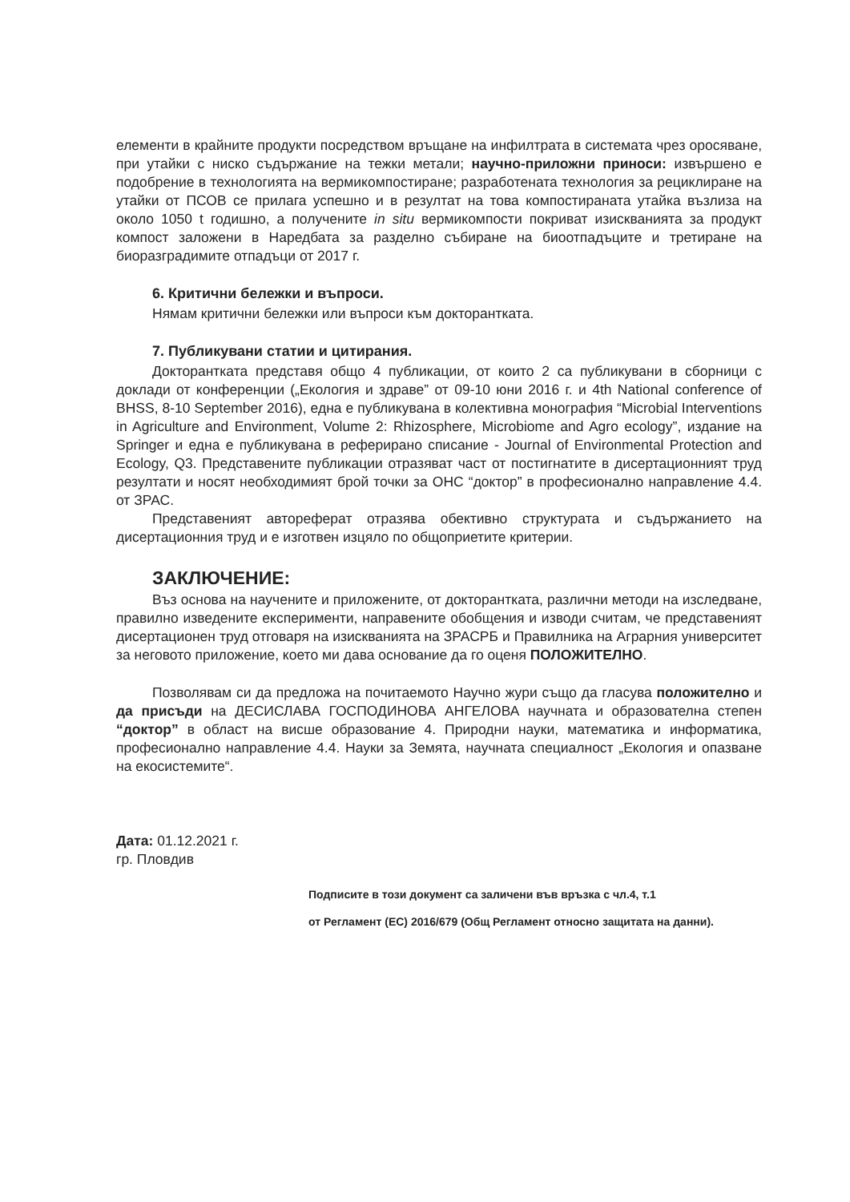елементи в крайните продукти посредством връщане на инфилтрата в системата чрез оросяване, при утайки с ниско съдържание на тежки метали; научно-приложни приноси: извършено е подобрение в технологията на вермикомпостиране; разработената технология за рециклиране на утайки от ПСОВ се прилага успешно и в резултат на това компостираната утайка възлиза на около 1050 t годишно, а получените in situ вермикомпости покриват изискванията за продукт компост заложени в Наредбата за разделно събиране на биоотпадъците и третиране на биоразградимите отпадъци от 2017 г.
6. Критични бележки и въпроси.
Нямам критични бележки или въпроси към докторантката.
7. Публикувани статии и цитирания.
Докторантката представя общо 4 публикации, от които 2 са публикувани в сборници с доклади от конференции („Екология и здраве” от 09-10 юни 2016 г. и 4th National conference of BHSS, 8-10 September 2016), една е публикувана в колективна монография “Microbial Interventions in Agriculture and Environment, Volume 2: Rhizosphere, Microbiome and Agro ecology”, издание на Springer и една е публикувана в реферирано списание - Journal of Environmental Protection and Ecology, Q3. Представените публикации отразяват част от постигнатите в дисертационният труд резултати и носят необходимият брой точки за ОНС “доктор” в професионално направление 4.4. от ЗРАС.
Представеният автореферат отразява обективно структурата и съдържанието на дисертационния труд и е изготвен изцяло по общоприетите критерии.
ЗАКЛЮЧЕНИЕ:
Въз основа на научените и приложените, от докторантката, различни методи на изследване, правилно изведените експерименти, направените обобщения и изводи считам, че представеният дисертационен труд отговаря на изискванията на ЗРАСРБ и Правилника на Аграрния университет за неговото приложение, което ми дава основание да го оценя ПОЛОЖИТЕЛНО.
Позволявам си да предложа на почитаемото Научно жури също да гласува положително и да присъди на ДЕСИСЛАВА ГОСПОДИНОВА АНГЕЛОВА научната и образователна степен “доктор” в област на висше образование 4. Природни науки, математика и информатика, професионално направление 4.4. Науки за Земята, научната специалност „Екология и опазване на екосистемите“.
Дата: 01.12.2021 г.
гр. Пловдив
Подписите в този документ са заличени във връзка с чл.4, т.1
от Регламент (ЕС) 2016/679 (Общ Регламент относно защитата на данни).